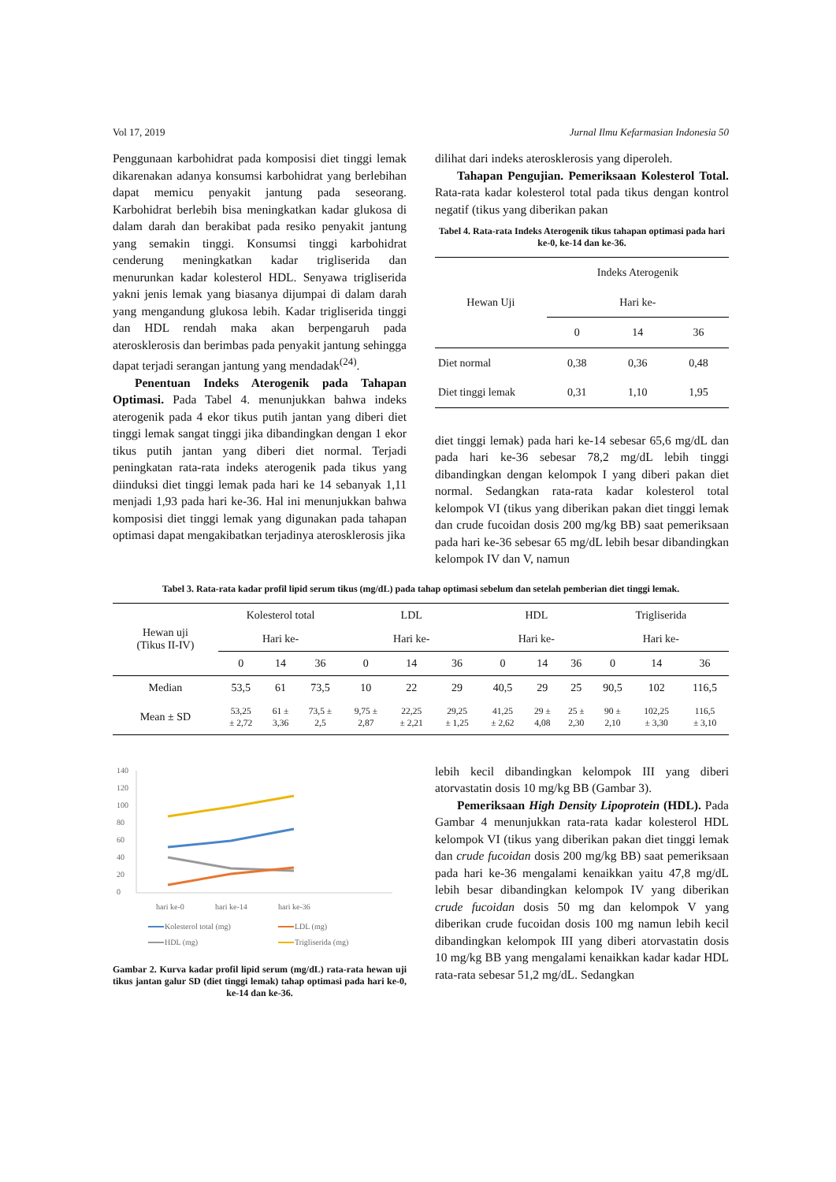Vol 17, 2019 Jurnal Ilmu Kefarmasian Indonesia 50
Penggunaan karbohidrat pada komposisi diet tinggi lemak dikarenakan adanya konsumsi karbohidrat yang berlebihan dapat memicu penyakit jantung pada seseorang. Karbohidrat berlebih bisa meningkatkan kadar glukosa di dalam darah dan berakibat pada resiko penyakit jantung yang semakin tinggi. Konsumsi tinggi karbohidrat cenderung meningkatkan kadar trigliserida dan menurunkan kadar kolesterol HDL. Senyawa trigliserida yakni jenis lemak yang biasanya dijumpai di dalam darah yang mengandung glukosa lebih. Kadar trigliserida tinggi dan HDL rendah maka akan berpengaruh pada aterosklerosis dan berimbas pada penyakit jantung sehingga dapat terjadi serangan jantung yang mendadak<sup>(24)</sup>.
Penentuan Indeks Aterogenik pada Tahapan Optimasi. Pada Tabel 4. menunjukkan bahwa indeks aterogenik pada 4 ekor tikus putih jantan yang diberi diet tinggi lemak sangat tinggi jika dibandingkan dengan 1 ekor tikus putih jantan yang diberi diet normal. Terjadi peningkatan rata-rata indeks aterogenik pada tikus yang diinduksi diet tinggi lemak pada hari ke 14 sebanyak 1,11 menjadi 1,93 pada hari ke-36. Hal ini menunjukkan bahwa komposisi diet tinggi lemak yang digunakan pada tahapan optimasi dapat mengakibatkan terjadinya aterosklerosis jika
dilihat dari indeks aterosklerosis yang diperoleh.
Tahapan Pengujian. Pemeriksaan Kolesterol Total. Rata-rata kadar kolesterol total pada tikus dengan kontrol negatif (tikus yang diberikan pakan
Tabel 4. Rata-rata Indeks Aterogenik tikus tahapan optimasi pada hari ke-0, ke-14 dan ke-36.
| Hewan Uji | Indeks Aterogenik | | |
| --- | --- | --- | --- |
| | Hari ke- | | |
| | 0 | 14 | 36 |
| Diet normal | 0,38 | 0,36 | 0,48 |
| Diet tinggi lemak | 0,31 | 1,10 | 1,95 |
diet tinggi lemak) pada hari ke-14 sebesar 65,6 mg/dL dan pada hari ke-36 sebesar 78,2 mg/dL lebih tinggi dibandingkan dengan kelompok I yang diberi pakan diet normal. Sedangkan rata-rata kadar kolesterol total kelompok VI (tikus yang diberikan pakan diet tinggi lemak dan crude fucoidan dosis 200 mg/kg BB) saat pemeriksaan pada hari ke-36 sebesar 65 mg/dL lebih besar dibandingkan kelompok IV dan V, namun
Tabel 3. Rata-rata kadar profil lipid serum tikus (mg/dL) pada tahap optimasi sebelum dan setelah pemberian diet tinggi lemak.
| Hewan uji (Tikus II-IV) | Kolesterol total | | | LDL | | | HDL | | | Trigliserida | | |
| --- | --- | --- | --- | --- | --- | --- | --- | --- | --- | --- | --- | --- |
| | Hari ke- | | | Hari ke- | | | Hari ke- | | | Hari ke- | | |
| | 0 | 14 | 36 | 0 | 14 | 36 | 0 | 14 | 36 | 0 | 14 | 36 |
| Median | 53,5 | 61 | 73,5 | 10 | 22 | 29 | 40,5 | 29 | 25 | 90,5 | 102 | 116,5 |
| Mean ± SD | 53,25 ± 2,72 | 61 ± 3,36 | 73,5 ± 2,5 | 9,75 ± 2,87 | 22,25 ± 2,21 | 29,25 ± 1,25 | 41,25 ± 2,62 | 29 ± 4,08 | 25 ± 2,30 | 90 ± 2,10 | 102,25 ± 3,30 | 116,5 ± 3,10 |
140
120
100
80
60
40
20
0
hari ke-0
hari ke-14
hari ke-36
Kolesterol total (mg)
LDL (mg)
HDL (mg)
Trigliserida (mg)
Gambar 2. Kurva kadar profil lipid serum (mg/dL) rata-rata hewan uji tikus jantan galur SD (diet tinggi lemak) tahap optimasi pada hari ke-0, ke-14 dan ke-36.
lebih kecil dibandingkan kelompok III yang diberi atorvastatin dosis 10 mg/kg BB (Gambar 3).
Pemeriksaan High Density Lipoprotein (HDL). Pada Gambar 4 menunjukkan rata-rata kadar kolesterol HDL kelompok VI (tikus yang diberikan pakan diet tinggi lemak dan crude fucoidan dosis 200 mg/kg BB) saat pemeriksaan pada hari ke-36 mengalami kenaikkan yaitu 47,8 mg/dL lebih besar dibandingkan kelompok IV yang diberikan crude fucoidan dosis 50 mg dan kelompok V yang diberikan crude fucoidan dosis 100 mg namun lebih kecil dibandingkan kelompok III yang diberi atorvastatin dosis 10 mg/kg BB yang mengalami kenaikkan kadar kadar HDL rata-rata sebesar 51,2 mg/dL. Sedangkan